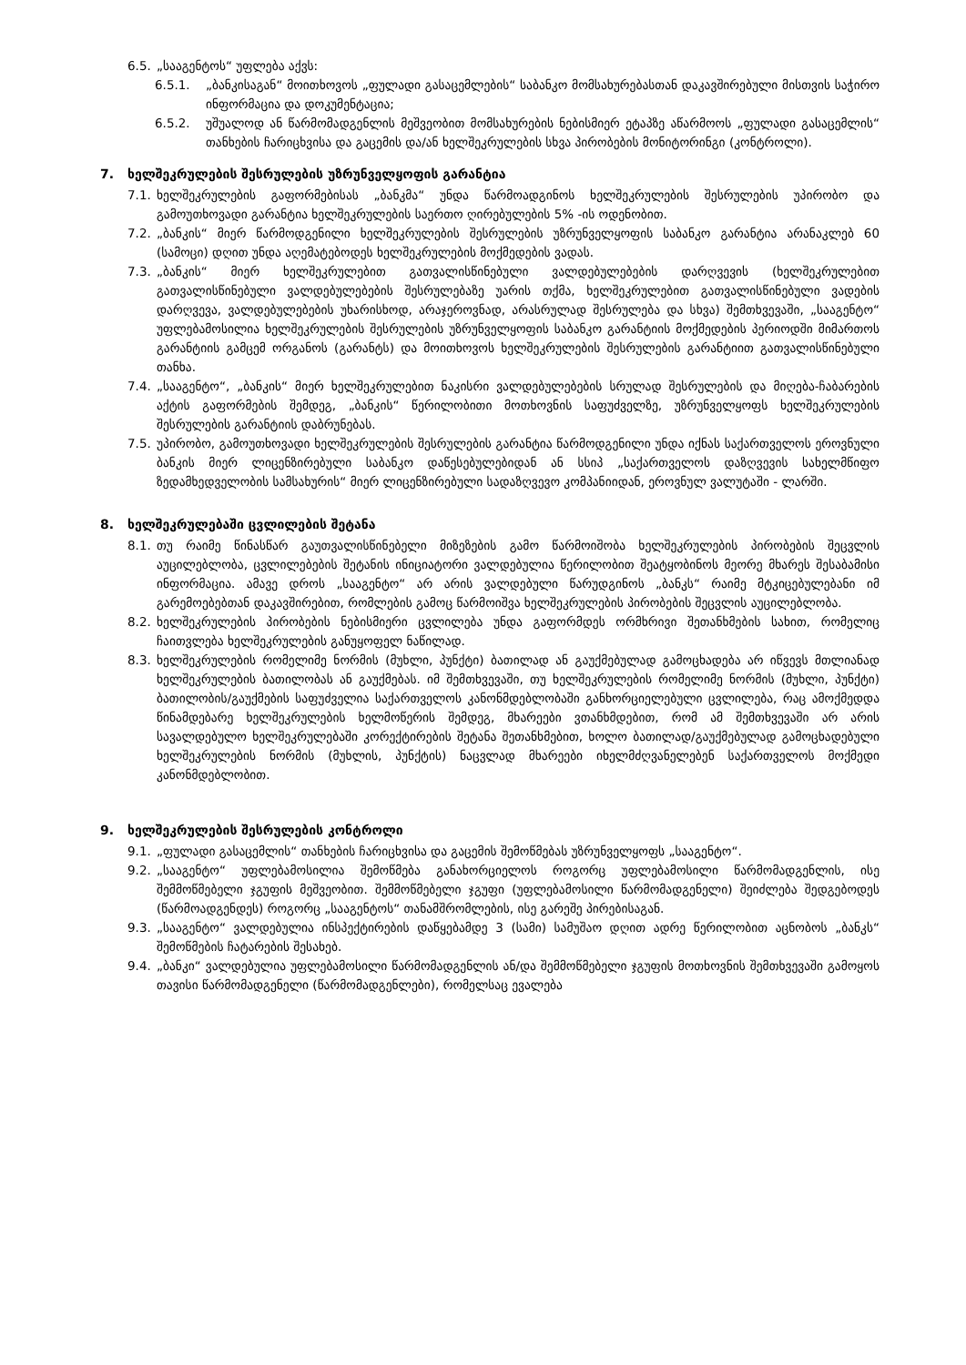6.5. „სააგენტოს“ უფლება აქვს:
6.5.1. „ბანკისაგან“ მოითხოვოს „ფულადი გასაცემლების“ საბანკო მომსახურებასთან დაკავშირებული მისთვის საჭირო ინფორმაცია და დოკუმენტაცია;
6.5.2. უშუალოდ ან წარმომადგენლის მეშვეობით მომსახურების ნებისმიერ ეტაპზე აწარმოოს „ფულადი გასაცემლის“ თანხების ჩარიცხვისა და გაცემის და/ან ხელშეკრულების სხვა პირობების მონიტორინგი (კონტროლი).
7. ხელშეკრულების შესრულების უზრუნველყოფის გარანტია
7.1. ხელშეკრულების გაფორმებისას „ბანკმა“ უნდა წარმოადგინოს ხელშეკრულების შესრულების უპირობო და გამოუთხოვადი გარანტია ხელშეკრულების საერთო ღირებულების 5% -ის ოდენობით.
7.2. „ბანკის“ მიერ წარმოდგენილი ხელშეკრულების შესრულების უზრუნველყოფის საბანკო გარანტია არანაკლებ 60 (სამოცი) დღით უნდა აღემატებოდეს ხელშეკრულების მოქმედების ვადას.
7.3. „ბანკის“ მიერ ხელშეკრულებით გათვალისწინებული ვალდებულებების დარღვევის (ხელშეკრულებით გათვალისწინებული ვალდებულებების შესრულებაზე უარის თქმა, ხელშეკრულებით გათვალისწინებული ვადების დარღვევა, ვალდებულებების უხარისხოდ, არაჯეროვნად, არასრულად შესრულება და სხვა) შემთხვევაში, „სააგენტო“ უფლებამოსილია ხელშეკრულების შესრულების უზრუნველყოფის საბანკო გარანტიის მოქმედების პერიოდში მიმართოს გარანტიის გამცემ ორგანოს (გარანტს) და მოითხოვოს ხელშეკრულების შესრულების გარანტიით გათვალისწინებული თანხა.
7.4. „სააგენტო“, „ბანკის“ მიერ ხელშეკრულებით ნაკისრი ვალდებულებების სრულად შესრულების და მიღება-ჩაბარების აქტის გაფორმების შემდეგ, „ბანკის“ წერილობითი მოთხოვნის საფუძველზე, უზრუნველყოფს ხელშეკრულების შესრულების გარანტიის დაბრუნებას.
7.5. უპირობო, გამოუთხოვადი ხელშეკრულების შესრულების გარანტია წარმოდგენილი უნდა იქნას საქართველოს ეროვნული ბანკის მიერ ლიცენზირებული საბანკო დაწესებულებიდან ან სსიპ „საქართველოს დაზღვევის სახელმწიფო ზედამხედველობის სამსახურის“ მიერ ლიცენზირებული სადაზღვევო კომპანიიდან, ეროვნულ ვალუტაში - ლარში.
8. ხელშეკრულებაში ცვლილების შეტანა
8.1. თუ რაიმე წინასწარ გაუთვალისწინებელი მიზეზების გამო წარმოიშობა ხელშეკრულების პირობების შეცვლის აუცილებლობა, ცვლილებების შეტანის ინიციატორი ვალდებულია წერილობით შეატყობინოს მეორე მხარეს შესაბამისი ინფორმაცია. ამავე დროს „სააგენტო“ არ არის ვალდებული წარუდგინოს „ბანკს“ რაიმე მტკიცებულებანი იმ გარემოებებთან დაკავშირებით, რომლების გამოც წარმოიშვა ხელშეკრულების პირობების შეცვლის აუცილებლობა.
8.2. ხელშეკრულების პირობების ნებისმიერი ცვლილება უნდა გაფორმდეს ორმხრივი შეთანხმების სახით, რომელიც ჩაითვლება ხელშეკრულების განუყოფელ ნაწილად.
8.3. ხელშეკრულების რომელიმე ნორმის (მუხლი, პუნქტი) ბათილად ან გაუქმებულად გამოცხადება არ იწვევს მთლიანად ხელშეკრულების ბათილობას ან გაუქმებას. იმ შემთხვევაში, თუ ხელშეკრულების რომელიმე ნორმის (მუხლი, პუნქტი) ბათილობის/გაუქმების საფუძველია საქართველოს კანონმდებლობაში განხორციელებული ცვლილება, რაც ამოქმედდა წინამდებარე ხელშეკრულების ხელმოწერის შემდეგ, მხარეები ვთანხმდებით, რომ ამ შემთხვევაში არ არის სავალდებულო ხელშეკრულებაში კორექტირების შეტანა შეთანხმებით, ხოლო ბათილად/გაუქმებულად გამოცხადებული ხელშეკრულების ნორმის (მუხლის, პუნქტის) ნაცვლად მხარეები იხელმძღვანელებენ საქართველოს მოქმედი კანონმდებლობით.
9. ხელშეკრულების შესრულების კონტროლი
9.1. „ფულადი გასაცემლის“ თანხების ჩარიცხვისა და გაცემის შემოწმებას უზრუნველყოფს „სააგენტო“.
9.2. „სააგენტო“ უფლებამოსილია შემოწმება განახორციელოს როგორც უფლებამოსილი წარმომადგენლის, ისე შემმოწმებელი ჯგუფის მეშვეობით. შემმოწმებელი ჯგუფი (უფლებამოსილი წარმომადგენელი) შეიძლება შედგებოდეს (წარმოადგენდეს) როგორც „სააგენტოს“ თანამშრომლების, ისე გარეშე პირებისაგან.
9.3. „სააგენტო“ ვალდებულია ინსპექტირების დაწყებამდე 3 (სამი) სამუშაო დღით ადრე წერილობით აცნობოს „ბანკს“ შემოწმების ჩატარების შესახებ.
9.4. „ბანკი“ ვალდებულია უფლებამოსილი წარმომადგენლის ან/და შემმოწმებელი ჯგუფის მოთხოვნის შემთხვევაში გამოყოს თავისი წარმომადგენელი (წარმომადგენლები), რომელსაც ევალება